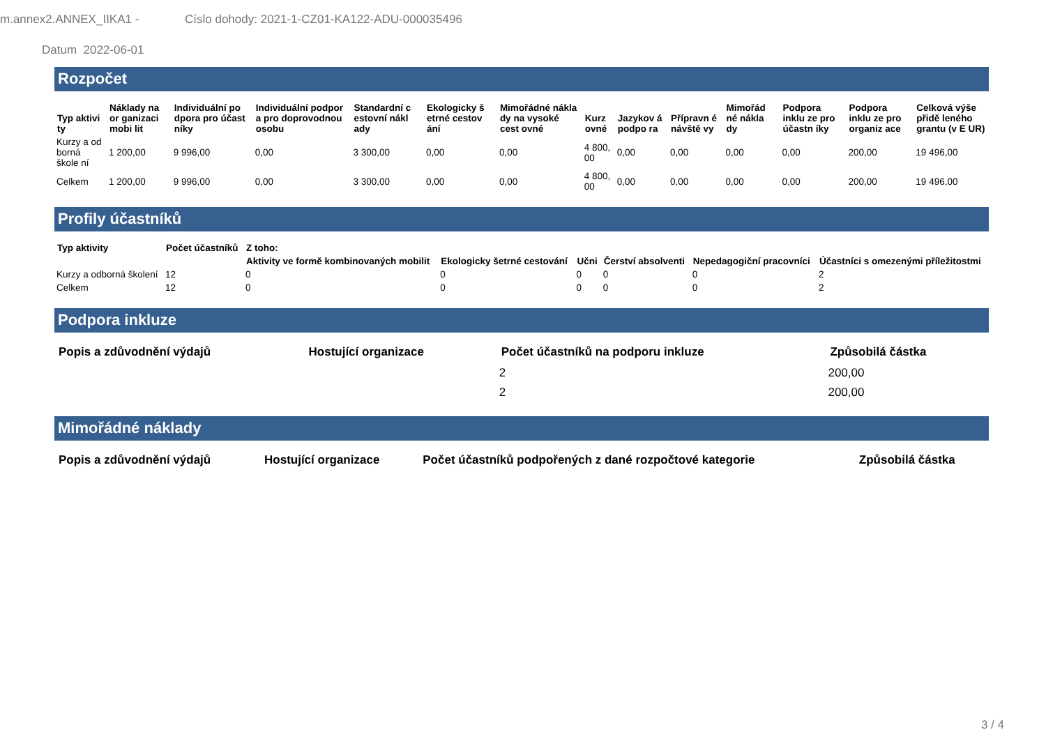m.annex2.ANNEX_IIKA1 - Císlo dohody: 2021-1-CZ01-KA122-ADU-000035496
Datum 2022-06-01
Rozpočet
| Typ aktivi ty | Náklady na or ganizaci mobi lit | Individuální po dpora pro účast níky | Individuální podpor a pro doprovodnou osobu | Standardní c estovní nákl ady | Ekologicky š etrné cestov ání | Mimořádné nákla dy na vysoké cest ovné | Kurz ovné | Jazykov á podpo ra | Přípravn é návště vy | Mimořád né nákla dy | Podpora inklu ze pro účastn íky | Podpora inklu ze pro organiz ace | Celková výše přidě leného grantu (v E UR) |
| --- | --- | --- | --- | --- | --- | --- | --- | --- | --- | --- | --- | --- | --- |
| Kurzy a od borná škole ní | 1 200,00 | 9 996,00 | 0,00 | 3 300,00 | 0,00 | 0,00 | 4 800, 00 | 0,00 | 0,00 | 0,00 | 0,00 | 200,00 | 19 496,00 |
| Celkem | 1 200,00 | 9 996,00 | 0,00 | 3 300,00 | 0,00 | 0,00 | 4 800, 00 | 0,00 | 0,00 | 0,00 | 0,00 | 200,00 | 19 496,00 |
Profily účastníků
| Typ aktivity | Počet účastníků | Z toho: | | | | | |
| --- | --- | --- | --- | --- | --- | --- | --- |
| | | Aktivity ve formě kombinovaných mobilit | Ekologicky šetrné cestování | Učni | Čerství absolventi | Nepedagogiční pracovníci | Účastníci s omezenými příležitostmi |
| Kurzy a odborná školení | 12 | 0 | 0 | 0 | 0 | 0 | 2 |
| Celkem | 12 | 0 | 0 | 0 | 0 | 0 | 2 |
Podpora inkluze
| Popis a zdůvodnění výdajů | Hostující organizace | Počet účastníků na podporu inkluze | Způsobilá částka |
| --- | --- | --- | --- |
| | | 2 | 200,00 |
| | | 2 | 200,00 |
Mimořádné náklady
| Popis a zdůvodnění výdajů | Hostující organizace | Počet účastníků podpořených z dané rozpočtové kategorie | Způsobilá částka |
| --- | --- | --- | --- |
3 / 4